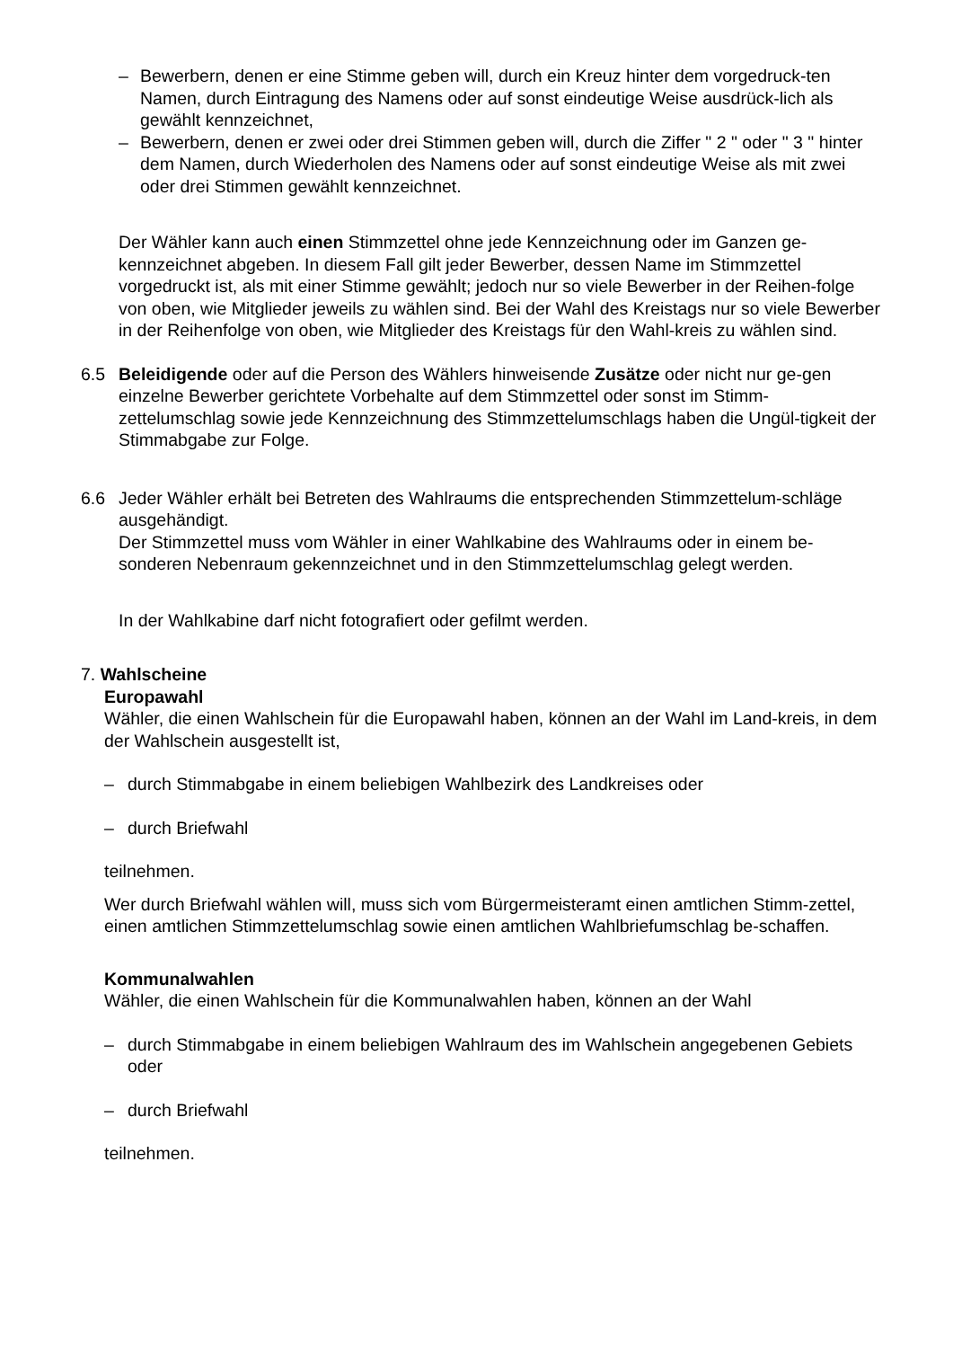– Bewerbern, denen er eine Stimme geben will, durch ein Kreuz hinter dem vorgedruck-ten Namen, durch Eintragung des Namens oder auf sonst eindeutige Weise ausdrück-lich als gewählt kennzeichnet,
– Bewerbern, denen er zwei oder drei Stimmen geben will, durch die Ziffer " 2 " oder " 3 " hinter dem Namen, durch Wiederholen des Namens oder auf sonst eindeutige Weise als mit zwei oder drei Stimmen gewählt kennzeichnet.
Der Wähler kann auch einen Stimmzettel ohne jede Kennzeichnung oder im Ganzen ge-kennzeichnet abgeben. In diesem Fall gilt jeder Bewerber, dessen Name im Stimmzettel vorgedruckt ist, als mit einer Stimme gewählt; jedoch nur so viele Bewerber in der Reihen-folge von oben, wie Mitglieder jeweils zu wählen sind. Bei der Wahl des Kreistags nur so viele Bewerber in der Reihenfolge von oben, wie Mitglieder des Kreistags für den Wahl-kreis zu wählen sind.
6.5 Beleidigende oder auf die Person des Wählers hinweisende Zusätze oder nicht nur ge-gen einzelne Bewerber gerichtete Vorbehalte auf dem Stimmzettel oder sonst im Stimm-zettelumschlag sowie jede Kennzeichnung des Stimmzettelumschlags haben die Ungül-tigkeit der Stimmabgabe zur Folge.
6.6 Jeder Wähler erhält bei Betreten des Wahlraums die entsprechenden Stimmzettelum-schläge ausgehändigt.
Der Stimmzettel muss vom Wähler in einer Wahlkabine des Wahlraums oder in einem be-sonderen Nebenraum gekennzeichnet und in den Stimmzettelumschlag gelegt werden.
In der Wahlkabine darf nicht fotografiert oder gefilmt werden.
7. Wahlscheine
Europawahl
Wähler, die einen Wahlschein für die Europawahl haben, können an der Wahl im Land-kreis, in dem der Wahlschein ausgestellt ist,
– durch Stimmabgabe in einem beliebigen Wahlbezirk des Landkreises oder
– durch Briefwahl
teilnehmen.
Wer durch Briefwahl wählen will, muss sich vom Bürgermeisteramt einen amtlichen Stimm-zettel, einen amtlichen Stimmzettelumschlag sowie einen amtlichen Wahlbriefumschlag be-schaffen.
Kommunalwahlen
Wähler, die einen Wahlschein für die Kommunalwahlen haben, können an der Wahl
– durch Stimmabgabe in einem beliebigen Wahlraum des im Wahlschein angegebenen Gebiets oder
– durch Briefwahl
teilnehmen.